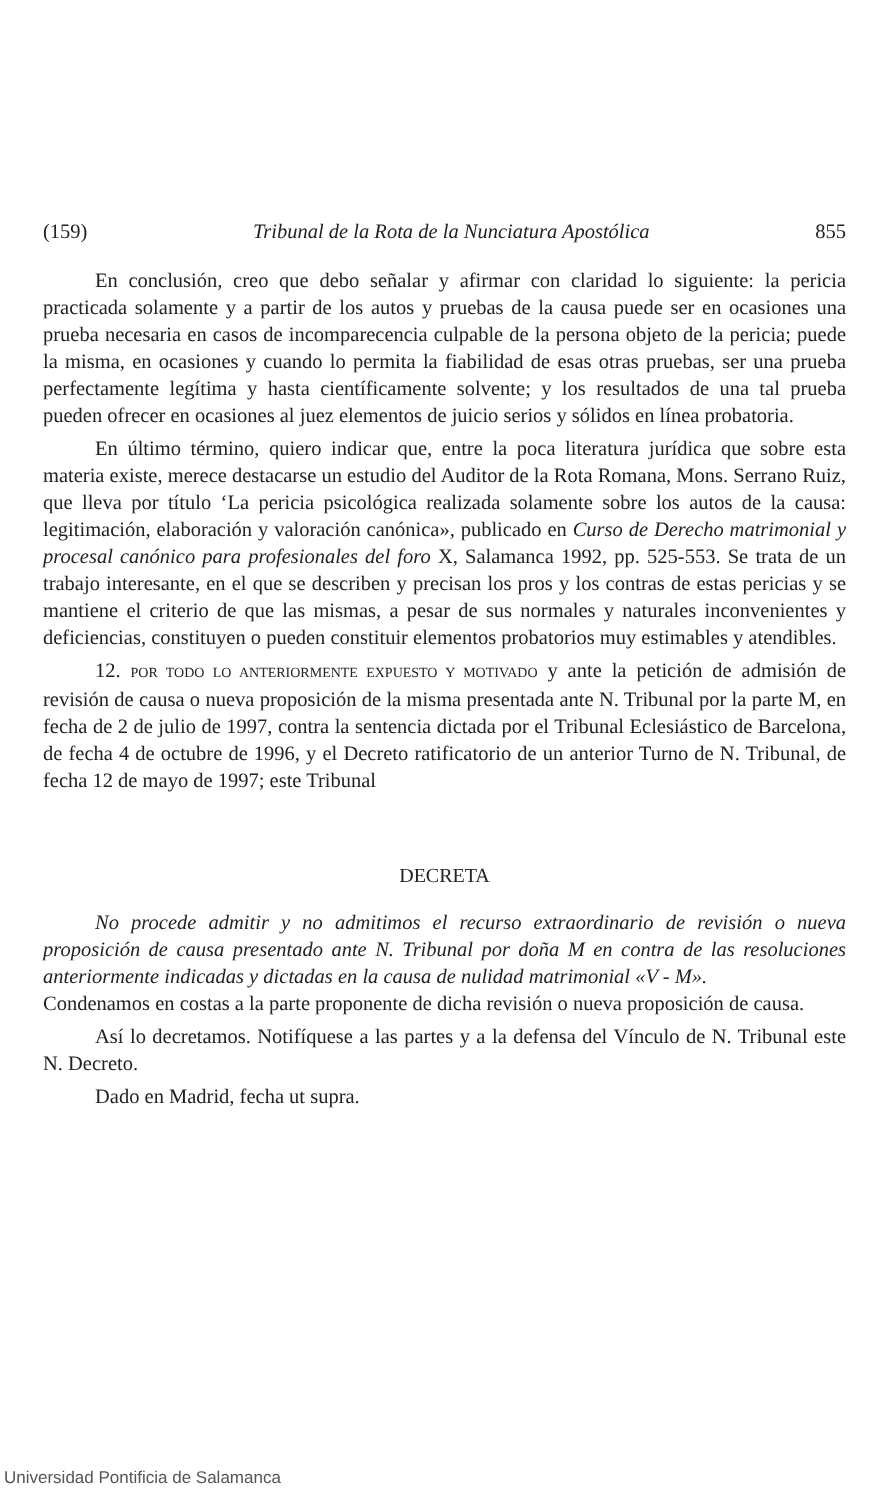(159) Tribunal de la Rota de la Nunciatura Apostólica 855
En conclusión, creo que debo señalar y afirmar con claridad lo siguiente: la pericia practicada solamente y a partir de los autos y pruebas de la causa puede ser en ocasiones una prueba necesaria en casos de incomparecencia culpable de la persona objeto de la pericia; puede la misma, en ocasiones y cuando lo permita la fiabilidad de esas otras pruebas, ser una prueba perfectamente legítima y hasta científicamente solvente; y los resultados de una tal prueba pueden ofrecer en ocasiones al juez elementos de juicio serios y sólidos en línea probatoria.
En último término, quiero indicar que, entre la poca literatura jurídica que sobre esta materia existe, merece destacarse un estudio del Auditor de la Rota Romana, Mons. Serrano Ruiz, que lleva por título ‘La pericia psicológica realizada solamente sobre los autos de la causa: legitimación, elaboración y valoración canónica», publicado en Curso de Derecho matrimonial y procesal canónico para profesionales del foro X, Salamanca 1992, pp. 525-553. Se trata de un trabajo interesante, en el que se describen y precisan los pros y los contras de estas pericias y se mantiene el criterio de que las mismas, a pesar de sus normales y naturales inconvenientes y deficiencias, constituyen o pueden constituir elementos probatorios muy estimables y atendibles.
12. POR TODO LO ANTERIORMENTE EXPUESTO Y MOTIVADO y ante la petición de admisión de revisión de causa o nueva proposición de la misma presentada ante N. Tribunal por la parte M, en fecha de 2 de julio de 1997, contra la sentencia dictada por el Tribunal Eclesiástico de Barcelona, de fecha 4 de octubre de 1996, y el Decreto ratificatorio de un anterior Turno de N. Tribunal, de fecha 12 de mayo de 1997; este Tribunal
DECRETA
No procede admitir y no admitimos el recurso extraordinario de revisión o nueva proposición de causa presentado ante N. Tribunal por doña M en contra de las resoluciones anteriormente indicadas y dictadas en la causa de nulidad matrimonial «V - M».
Condenamos en costas a la parte proponente de dicha revisión o nueva proposición de causa.
Así lo decretamos. Notifíquese a las partes y a la defensa del Vínculo de N. Tribunal este N. Decreto.
Dado en Madrid, fecha ut supra.
Universidad Pontificia de Salamanca